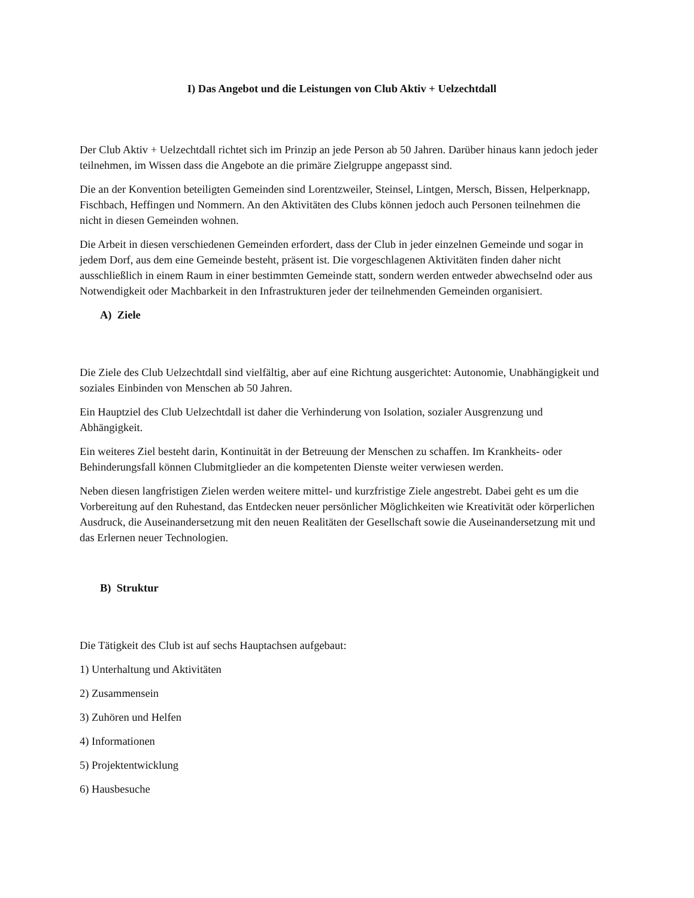I) Das Angebot und die Leistungen von Club Aktiv + Uelzechtdall
Der Club Aktiv + Uelzechtdall richtet sich im Prinzip an jede Person ab 50 Jahren. Darüber hinaus kann jedoch jeder teilnehmen, im Wissen dass die Angebote an die primäre Zielgruppe angepasst sind.
Die an der Konvention beteiligten Gemeinden sind Lorentzweiler, Steinsel, Lintgen, Mersch, Bissen, Helperknapp, Fischbach, Heffingen und Nommern. An den Aktivitäten des Clubs können jedoch auch Personen teilnehmen die nicht in diesen Gemeinden wohnen.
Die Arbeit in diesen verschiedenen Gemeinden erfordert, dass der Club in jeder einzelnen Gemeinde und sogar in jedem Dorf, aus dem eine Gemeinde besteht, präsent ist. Die vorgeschlagenen Aktivitäten finden daher nicht ausschließlich in einem Raum in einer bestimmten Gemeinde statt, sondern werden entweder abwechselnd oder aus Notwendigkeit oder Machbarkeit in den Infrastrukturen jeder der teilnehmenden Gemeinden organisiert.
A) Ziele
Die Ziele des Club Uelzechtdall sind vielfältig, aber auf eine Richtung ausgerichtet: Autonomie, Unabhängigkeit und soziales Einbinden von Menschen ab 50 Jahren.
Ein Hauptziel des Club Uelzechtdall ist daher die Verhinderung von Isolation, sozialer Ausgrenzung und Abhängigkeit.
Ein weiteres Ziel besteht darin, Kontinuität in der Betreuung der Menschen zu schaffen. Im Krankheits- oder Behinderungsfall können Clubmitglieder an die kompetenten Dienste weiter verwiesen werden.
Neben diesen langfristigen Zielen werden weitere mittel- und kurzfristige Ziele angestrebt. Dabei geht es um die Vorbereitung auf den Ruhestand, das Entdecken neuer persönlicher Möglichkeiten wie Kreativität oder körperlichen Ausdruck, die Auseinandersetzung mit den neuen Realitäten der Gesellschaft sowie die Auseinandersetzung mit und das Erlernen neuer Technologien.
B) Struktur
Die Tätigkeit des Club ist auf sechs Hauptachsen aufgebaut:
1) Unterhaltung und Aktivitäten
2) Zusammensein
3) Zuhören und Helfen
4) Informationen
5) Projektentwicklung
6) Hausbesuche